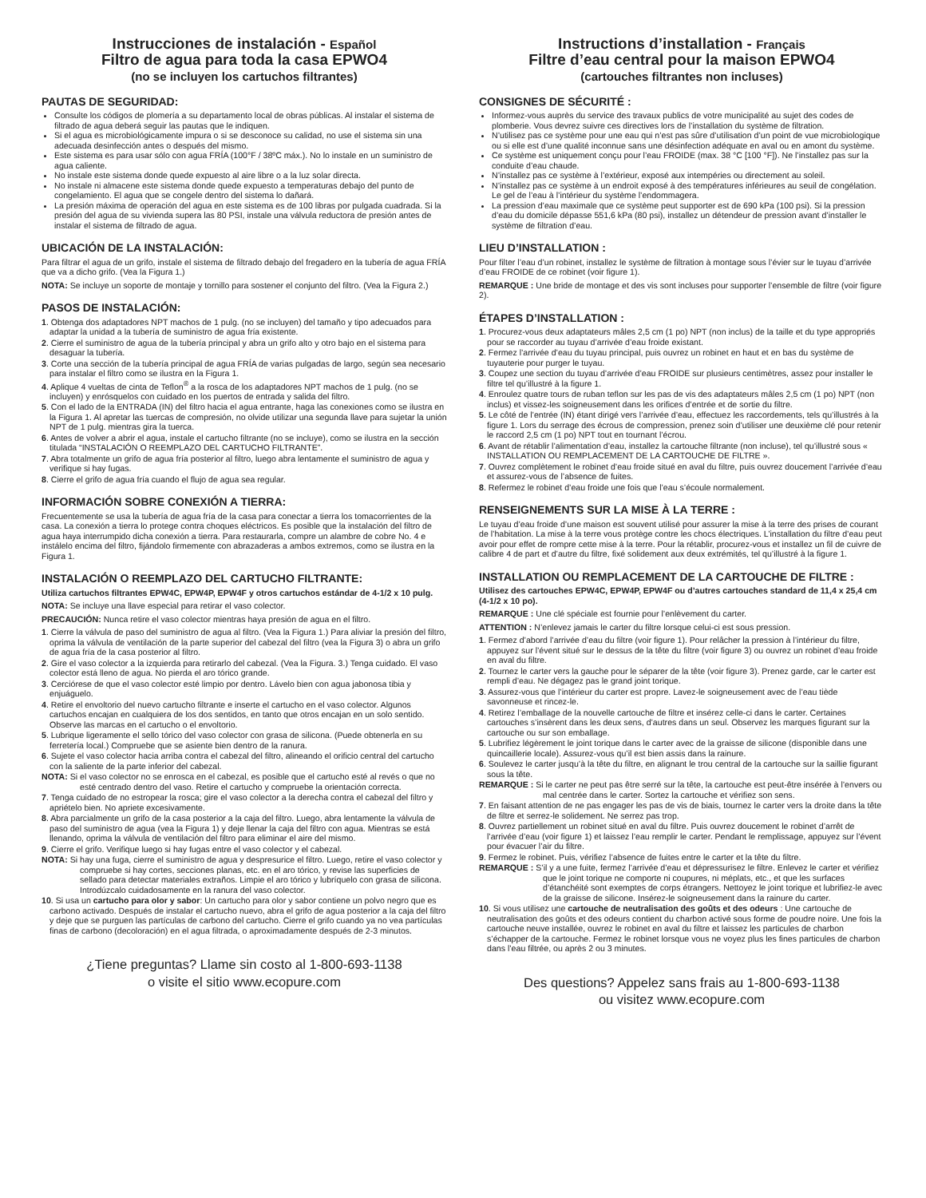Instrucciones de instalación - Español
Filtro de agua para toda la casa EPWO4
(no se incluyen los cartuchos filtrantes)
PAUTAS DE SEGURIDAD:
Consulte los códigos de plomería a su departamento local de obras públicas. Al instalar el sistema de filtrado de agua deberá seguir las pautas que le indiquen.
Si el agua es microbiológicamente impura o si se desconoce su calidad, no use el sistema sin una adecuada desinfección antes o después del mismo.
Este sistema es para usar sólo con agua FRÍA (100°F / 38ºC máx.). No lo instale en un suministro de agua caliente.
No instale este sistema donde quede expuesto al aire libre o a la luz solar directa.
No instale ni almacene este sistema donde quede expuesto a temperaturas debajo del punto de congelamiento. El agua que se congele dentro del sistema lo dañará.
La presión máxima de operación del agua en este sistema es de 100 libras por pulgada cuadrada. Si la presión del agua de su vivienda supera las 80 PSI, instale una válvula reductora de presión antes de instalar el sistema de filtrado de agua.
UBICACIÓN DE LA INSTALACIÓN:
Para filtrar el agua de un grifo, instale el sistema de filtrado debajo del fregadero en la tubería de agua FRÍA que va a dicho grifo. (Vea la Figura 1.)
NOTA: Se incluye un soporte de montaje y tornillo para sostener el conjunto del filtro. (Vea la Figura 2.)
PASOS DE INSTALACIÓN:
1. Obtenga dos adaptadores NPT machos de 1 pulg. (no se incluyen) del tamaño y tipo adecuados para adaptar la unidad a la tubería de suministro de agua fría existente.
2. Cierre el suministro de agua de la tubería principal y abra un grifo alto y otro bajo en el sistema para desaguar la tubería.
3. Corte una sección de la tubería principal de agua FRÍA de varias pulgadas de largo, según sea necesario para instalar el filtro como se ilustra en la Figura 1.
4. Aplique 4 vueltas de cinta de Teflon<sup>®</sup> a la rosca de los adaptadores NPT machos de 1 pulg. (no se incluyen) y enrósquelos con cuidado en los puertos de entrada y salida del filtro.
5. Con el lado de la ENTRADA (IN) del filtro hacia el agua entrante, haga las conexiones como se ilustra en la Figura 1. Al apretar las tuercas de compresión, no olvide utilizar una segunda llave para sujetar la unión NPT de 1 pulg. mientras gira la tuerca.
6. Antes de volver a abrir el agua, instale el cartucho filtrante (no se incluye), como se ilustra en la sección titulada “INSTALACIÓN O REEMPLAZO DEL CARTUCHO FILTRANTE”.
7. Abra totalmente un grifo de agua fría posterior al filtro, luego abra lentamente el suministro de agua y verifique si hay fugas.
8. Cierre el grifo de agua fría cuando el flujo de agua sea regular.
INFORMACIÓN SOBRE CONEXIÓN A TIERRA:
Frecuentemente se usa la tubería de agua fría de la casa para conectar a tierra los tomacorrientes de la casa. La conexión a tierra lo protege contra choques eléctricos. Es posible que la instalación del filtro de agua haya interrumpido dicha conexión a tierra. Para restaurarla, compre un alambre de cobre No. 4 e instálelo encima del filtro, fijándolo firmemente con abrazaderas a ambos extremos, como se ilustra en la Figura 1.
INSTALACIÓN O REEMPLAZO DEL CARTUCHO FILTRANTE:
Utiliza cartuchos filtrantes EPW4C, EPW4P, EPW4F y otros cartuchos estándar de 4-1/2 x 10 pulg.
NOTA: Se incluye una llave especial para retirar el vaso colector.
PRECAUCIÓN: Nunca retire el vaso colector mientras haya presión de agua en el filtro.
1. Cierre la válvula de paso del suministro de agua al filtro. (Vea la Figura 1.) Para aliviar la presión del filtro, oprima la válvula de ventilación de la parte superior del cabezal del filtro (vea la Figura 3) o abra un grifo de agua fría de la casa posterior al filtro.
2. Gire el vaso colector a la izquierda para retirarlo del cabezal. (Vea la Figura. 3.) Tenga cuidado. El vaso colector está lleno de agua. No pierda el aro tórico grande.
3. Cerciórese de que el vaso colector esté limpio por dentro. Lávelo bien con agua jabonosa tibia y enjuáguelo.
4. Retire el envoltorio del nuevo cartucho filtrante e inserte el cartucho en el vaso colector. Algunos cartuchos encajan en cualquiera de los dos sentidos, en tanto que otros encajan en un solo sentido. Observe las marcas en el cartucho o el envoltorio.
5. Lubrique ligeramente el sello tórico del vaso colector con grasa de silicona. (Puede obtenerla en su ferretería local.) Compruebe que se asiente bien dentro de la ranura.
6. Sujete el vaso colector hacia arriba contra el cabezal del filtro, alineando el orificio central del cartucho con la saliente de la parte inferior del cabezal.
NOTA: Si el vaso colector no se enrosca en el cabezal, es posible que el cartucho esté al revés o que no esté centrado dentro del vaso. Retire el cartucho y compruebe la orientación correcta.
7. Tenga cuidado de no estropear la rosca; gire el vaso colector a la derecha contra el cabezal del filtro y apriételo bien. No apriete excesivamente.
8. Abra parcialmente un grifo de la casa posterior a la caja del filtro. Luego, abra lentamente la válvula de paso del suministro de agua (vea la Figura 1) y deje llenar la caja del filtro con agua. Mientras se está llenando, oprima la válvula de ventilación del filtro para eliminar el aire del mismo.
9. Cierre el grifo. Verifique luego si hay fugas entre el vaso colector y el cabezal.
NOTA: Si hay una fuga, cierre el suministro de agua y despresurice el filtro. Luego, retire el vaso colector y compruebe si hay cortes, secciones planas, etc. en el aro tórico, y revise las superficies de sellado para detectar materiales extraños. Limpie el aro tórico y lubríquelo con grasa de silicona. Introdúzcalo cuidadosamente en la ranura del vaso colector.
10. Si usa un cartucho para olor y sabor: Un cartucho para olor y sabor contiene un polvo negro que es carbono activado. Después de instalar el cartucho nuevo, abra el grifo de agua posterior a la caja del filtro y deje que se purguen las partículas de carbono del cartucho. Cierre el grifo cuando ya no vea partículas finas de carbono (decoloración) en el agua filtrada, o aproximadamente después de 2-3 minutos.
¿Tiene preguntas? Llame sin costo al 1-800-693-1138
o visite el sitio www.ecopure.com
Instructions d’installation - Français
Filtre d’eau central pour la maison EPWO4
(cartouches filtrantes non incluses)
CONSIGNES DE SÉCURITÉ :
Informez-vous auprès du service des travaux publics de votre municipalité au sujet des codes de plomberie. Vous devrez suivre ces directives lors de l’installation du système de filtration.
N’utilisez pas ce système pour une eau qui n’est pas sûre d’utilisation d’un point de vue microbiologique ou si elle est d’une qualité inconnue sans une désinfection adéquate en aval ou en amont du système.
Ce système est uniquement conçu pour l’eau FROIDE (max. 38 °C [100 °F]). Ne l’installez pas sur la conduite d’eau chaude.
N’installez pas ce système à l’extérieur, exposé aux intempéries ou directement au soleil.
N’installez pas ce système à un endroit exposé à des températures inférieures au seuil de congélation. Le gel de l’eau à l’intérieur du système l’endommagera.
La pression d’eau maximale que ce système peut supporter est de 690 kPa (100 psi). Si la pression d’eau du domicile dépasse 551,6 kPa (80 psi), installez un détendeur de pression avant d’installer le système de filtration d’eau.
LIEU D’INSTALLATION :
Pour filter l’eau d’un robinet, installez le système de filtration à montage sous l’évier sur le tuyau d’arrivée d’eau FROIDE de ce robinet (voir figure 1).
REMARQUE : Une bride de montage et des vis sont incluses pour supporter l’ensemble de filtre (voir figure 2).
ÉTAPES D’INSTALLATION :
1. Procurez-vous deux adaptateurs mâles 2,5 cm (1 po) NPT (non inclus) de la taille et du type appropriés pour se raccorder au tuyau d’arrivée d’eau froide existant.
2. Fermez l’arrivée d’eau du tuyau principal, puis ouvrez un robinet en haut et en bas du système de tuyauterie pour purger le tuyau.
3. Coupez une section du tuyau d’arrivée d’eau FROIDE sur plusieurs centimètres, assez pour installer le filtre tel qu’illustré à la figure 1.
4. Enroulez quatre tours de ruban teflon sur les pas de vis des adaptateurs mâles 2,5 cm (1 po) NPT (non inclus) et vissez-les soigneusement dans les orifices d’entrée et de sortie du filtre.
5. Le côté de l’entrée (IN) étant dirigé vers l’arrivée d’eau, effectuez les raccordements, tels qu’illustrés à la figure 1. Lors du serrage des écrous de compression, prenez soin d’utiliser une deuxième clé pour retenir le raccord 2,5 cm (1 po) NPT tout en tournant l’écrou.
6. Avant de rétablir l’alimentation d’eau, installez la cartouche filtrante (non incluse), tel qu’illustré sous « INSTALLATION OU REMPLACEMENT DE LA CARTOUCHE DE FILTRE ».
7. Ouvrez complètement le robinet d’eau froide situé en aval du filtre, puis ouvrez doucement l’arrivée d’eau et assurez-vous de l’absence de fuites.
8. Refermez le robinet d’eau froide une fois que l’eau s’écoule normalement.
RENSEIGNEMENTS SUR LA MISE À LA TERRE :
Le tuyau d’eau froide d’une maison est souvent utilisé pour assurer la mise à la terre des prises de courant de l’habitation. La mise à la terre vous protège contre les chocs électriques. L’installation du filtre d’eau peut avoir pour effet de rompre cette mise à la terre. Pour la rétablir, procurez-vous et installez un fil de cuivre de calibre 4 de part et d’autre du filtre, fixé solidement aux deux extrémités, tel qu’illustré à la figure 1.
INSTALLATION OU REMPLACEMENT DE LA CARTOUCHE DE FILTRE :
Utilisez des cartouches EPW4C, EPW4P, EPW4F ou d’autres cartouches standard de 11,4 x 25,4 cm (4-1/2 x 10 po).
REMARQUE : Une clé spéciale est fournie pour l’enlèvement du carter.
ATTENTION : N’enlevez jamais le carter du filtre lorsque celui-ci est sous pression.
1. Fermez d’abord l’arrivée d’eau du filtre (voir figure 1). Pour relâcher la pression à l’intérieur du filtre, appuyez sur l’évent situé sur le dessus de la tête du filtre (voir figure 3) ou ouvrez un robinet d’eau froide en aval du filtre.
2. Tournez le carter vers la gauche pour le séparer de la tête (voir figure 3). Prenez garde, car le carter est rempli d’eau. Ne dégagez pas le grand joint torique.
3. Assurez-vous que l’intérieur du carter est propre. Lavez-le soigneusement avec de l’eau tiède savonneuse et rincez-le.
4. Retirez l’emballage de la nouvelle cartouche de filtre et insérez celle-ci dans le carter. Certaines cartouches s’insèrent dans les deux sens, d’autres dans un seul. Observez les marques figurant sur la cartouche ou sur son emballage.
5. Lubrifiez légèrement le joint torique dans le carter avec de la graisse de silicone (disponible dans une quincaillerie locale). Assurez-vous qu’il est bien assis dans la rainure.
6. Soulevez le carter jusqu’à la tête du filtre, en alignant le trou central de la cartouche sur la saillie figurant sous la tête.
REMARQUE : Si le carter ne peut pas être serré sur la tête, la cartouche est peut-être insérée à l’envers ou mal centrée dans le carter. Sortez la cartouche et vérifiez son sens.
7. En faisant attention de ne pas engager les pas de vis de biais, tournez le carter vers la droite dans la tête de filtre et serrez-le solidement. Ne serrez pas trop.
8. Ouvrez partiellement un robinet situé en aval du filtre. Puis ouvrez doucement le robinet d’arrêt de l’arrivée d’eau (voir figure 1) et laissez l’eau remplir le carter. Pendant le remplissage, appuyez sur l’évent pour évacuer l’air du filtre.
9. Fermez le robinet. Puis, vérifiez l’absence de fuites entre le carter et la tête du filtre.
REMARQUE : S’il y a une fuite, fermez l’arrivée d’eau et dépressurisez le filtre. Enlevez le carter et vérifiez que le joint torique ne comporte ni coupures, ni méplats, etc., et que les surfaces d’étanchéité sont exemptes de corps étrangers. Nettoyez le joint torique et lubrifiez-le avec de la graisse de silicone. Insérez-le soigneusement dans la rainure du carter.
10. Si vous utilisez une cartouche de neutralisation des goûts et des odeurs : Une cartouche de neutralisation des goûts et des odeurs contient du charbon activé sous forme de poudre noire. Une fois la cartouche neuve installée, ouvrez le robinet en aval du filtre et laissez les particules de charbon s’échapper de la cartouche. Fermez le robinet lorsque vous ne voyez plus les fines particules de charbon dans l’eau filtrée, ou après 2 ou 3 minutes.
Des questions? Appelez sans frais au 1-800-693-1138
ou visitez www.ecopure.com